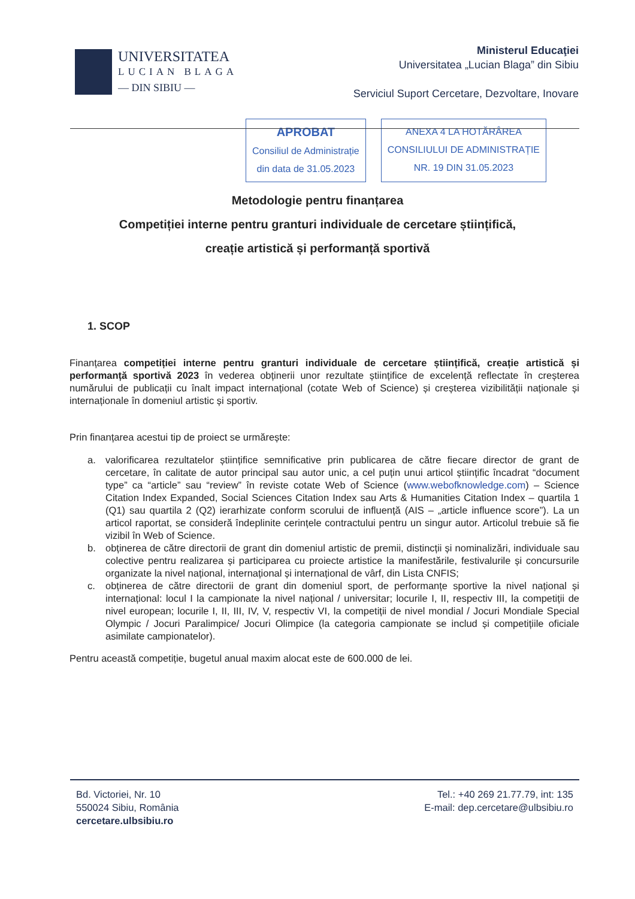UNIVERSITATEA
LUCIAN BLAGA
— DIN SIBIU —
Ministerul Educaţiei
Universitatea „Lucian Blaga” din Sibiu
Serviciul Suport Cercetare, Dezvoltare, Inovare
APROBAT
Consiliul de Administrație
din data de 31.05.2023
ANEXA 4 LA HOTĂRÂREA
CONSILIULUI DE ADMINISTRAȚIE
NR. 19 DIN 31.05.2023
Metodologie pentru finanțarea
Competiției interne pentru granturi individuale de cercetare științifică,
creație artistică și performanță sportivă
1. SCOP
Finanțarea competiției interne pentru granturi individuale de cercetare științifică, creație artistică și performanță sportivă 2023 în vederea obținerii unor rezultate științifice de excelență reflectate în creșterea numărului de publicații cu înalt impact internațional (cotate Web of Science) și creșterea vizibilității naționale și internaționale în domeniul artistic și sportiv.
Prin finanțarea acestui tip de proiect se urmărește:
a. valorificarea rezultatelor științifice semnificative prin publicarea de către fiecare director de grant de cercetare, în calitate de autor principal sau autor unic, a cel puțin unui articol științific încadrat “document type” ca “article” sau “review” în reviste cotate Web of Science (www.webofknowledge.com) – Science Citation Index Expanded, Social Sciences Citation Index sau Arts & Humanities Citation Index – quartila 1 (Q1) sau quartila 2 (Q2) ierarhizate conform scorului de influență (AIS – „article influence score”). La un articol raportat, se consideră îndeplinite cerințele contractului pentru un singur autor. Articolul trebuie să fie vizibil în Web of Science.
b. obținerea de către directorii de grant din domeniul artistic de premii, distincții și nominalizări, individuale sau colective pentru realizarea și participarea cu proiecte artistice la manifestările, festivalurile și concursurile organizate la nivel național, internațional și internațional de vârf, din Lista CNFIS;
c. obținerea de către directorii de grant din domeniul sport, de performanțe sportive la nivel național și internațional: locul I la campionate la nivel național / universitar; locurile I, II, respectiv III, la competiții de nivel european; locurile I, II, III, IV, V, respectiv VI, la competiții de nivel mondial / Jocuri Mondiale Special Olympic / Jocuri Paralimpice/ Jocuri Olimpice (la categoria campionate se includ și competițiile oficiale asimilate campionatelor).
Pentru această competiție, bugetul anual maxim alocat este de 600.000 de lei.
Bd. Victoriei, Nr. 10
550024 Sibiu, România
cercetare.ulbsibiu.ro
Tel.: +40 269 21.77.79, int: 135
E-mail: dep.cercetare@ulbsibiu.ro